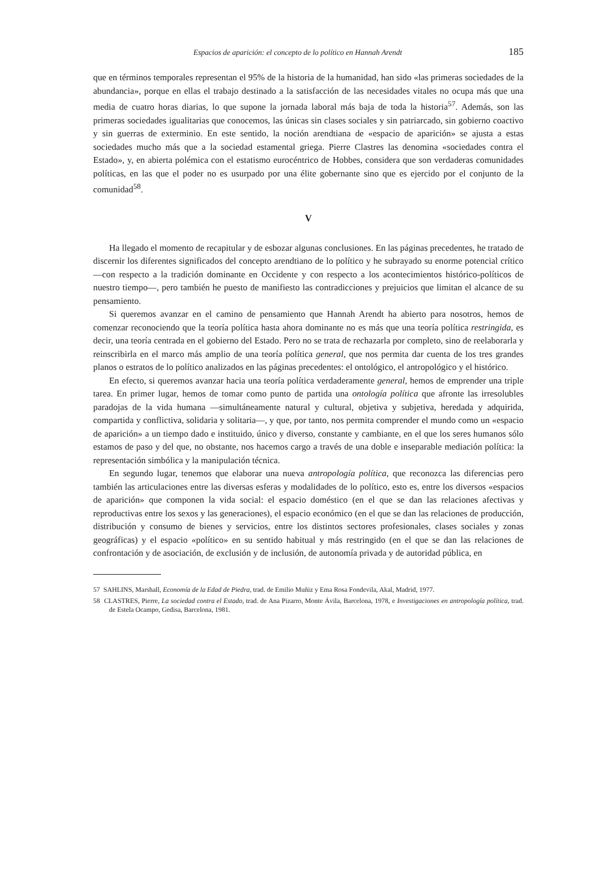Espacios de aparición: el concepto de lo político en Hannah Arendt 185
que en términos temporales representan el 95% de la historia de la humanidad, han sido «las primeras sociedades de la abundancia», porque en ellas el trabajo destinado a la satisfacción de las necesidades vitales no ocupa más que una media de cuatro horas diarias, lo que supone la jornada laboral más baja de toda la historia<sup>57</sup>. Además, son las primeras sociedades igualitarias que conocemos, las únicas sin clases sociales y sin patriarcado, sin gobierno coactivo y sin guerras de exterminio. En este sentido, la noción arendtiana de «espacio de aparición» se ajusta a estas sociedades mucho más que a la sociedad estamental griega. Pierre Clastres las denomina «sociedades contra el Estado», y, en abierta polémica con el estatismo eurocéntrico de Hobbes, considera que son verdaderas comunidades políticas, en las que el poder no es usurpado por una élite gobernante sino que es ejercido por el conjunto de la comunidad<sup>58</sup>.
V
Ha llegado el momento de recapitular y de esbozar algunas conclusiones. En las páginas precedentes, he tratado de discernir los diferentes significados del concepto arendtiano de lo político y he subrayado su enorme potencial crítico —con respecto a la tradición dominante en Occidente y con respecto a los acontecimientos histórico-políticos de nuestro tiempo—, pero también he puesto de manifiesto las contradicciones y prejuicios que limitan el alcance de su pensamiento.
Si queremos avanzar en el camino de pensamiento que Hannah Arendt ha abierto para nosotros, hemos de comenzar reconociendo que la teoría política hasta ahora dominante no es más que una teoría política restringida, es decir, una teoría centrada en el gobierno del Estado. Pero no se trata de rechazarla por completo, sino de reelaborarla y reinscribirla en el marco más amplio de una teoría política general, que nos permita dar cuenta de los tres grandes planos o estratos de lo político analizados en las páginas precedentes: el ontológico, el antropológico y el histórico.
En efecto, si queremos avanzar hacia una teoría política verdaderamente general, hemos de emprender una triple tarea. En primer lugar, hemos de tomar como punto de partida una ontología política que afronte las irresolubles paradojas de la vida humana —simultáneamente natural y cultural, objetiva y subjetiva, heredada y adquirida, compartida y conflictiva, solidaria y solitaria—, y que, por tanto, nos permita comprender el mundo como un «espacio de aparición» a un tiempo dado e instituido, único y diverso, constante y cambiante, en el que los seres humanos sólo estamos de paso y del que, no obstante, nos hacemos cargo a través de una doble e inseparable mediación política: la representación simbólica y la manipulación técnica.
En segundo lugar, tenemos que elaborar una nueva antropología política, que reconozca las diferencias pero también las articulaciones entre las diversas esferas y modalidades de lo político, esto es, entre los diversos «espacios de aparición» que componen la vida social: el espacio doméstico (en el que se dan las relaciones afectivas y reproductivas entre los sexos y las generaciones), el espacio económico (en el que se dan las relaciones de producción, distribución y consumo de bienes y servicios, entre los distintos sectores profesionales, clases sociales y zonas geográficas) y el espacio «político» en su sentido habitual y más restringido (en el que se dan las relaciones de confrontación y de asociación, de exclusión y de inclusión, de autonomía privada y de autoridad pública, en
57 SAHLINS, Marshall, Economía de la Edad de Piedra, trad. de Emilio Muñiz y Ema Rosa Fondevila, Akal, Madrid, 1977.
58 CLASTRES, Pierre, La sociedad contra el Estado, trad. de Ana Pizarro, Monte Ávila, Barcelona, 1978, e Investigaciones en antropología política, trad. de Estela Ocampo, Gedisa, Barcelona, 1981.